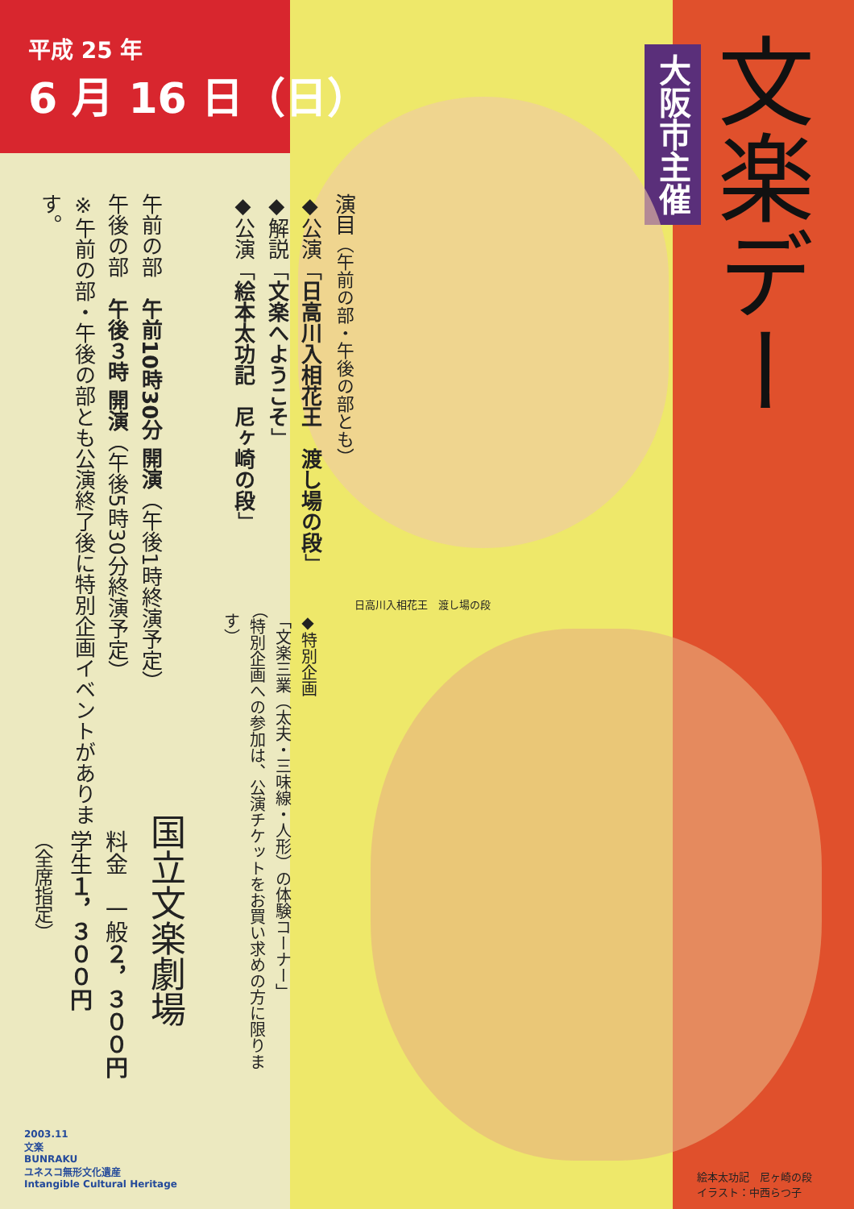平成 25 年
6 月 16 日（日）
大阪市主催
文楽デー
演目（午前の部・午後の部とも）
◆公演「日高川入相花王　渡し場の段」
◆解説「文楽へようこそ」
◆公演「絵本太功記　尼ヶ崎の段」
午前の部　午前10時30分 開演（午後1時終演予定）
午後の部　午後３時 開演（午後5時30分終演予定）
※午前の部・午後の部とも公演終了後に特別企画イベントがあります。
日高川入相花王　渡し場の段
◆特別企画
「文楽三業（太夫・三味線・人形）の体験コーナー」
（特別企画への参加は、公演チケットをお買い求めの方に限ります）
国立文楽劇場
料金　一般２，３００円
学生１，３００円
（全席指定）
絵本太功記　尼ヶ崎の段
イラスト：中西らつ子
2003.11
文楽
BUNRAKU
ユネスコ無形文化遺産
Intangible Cultural Heritage